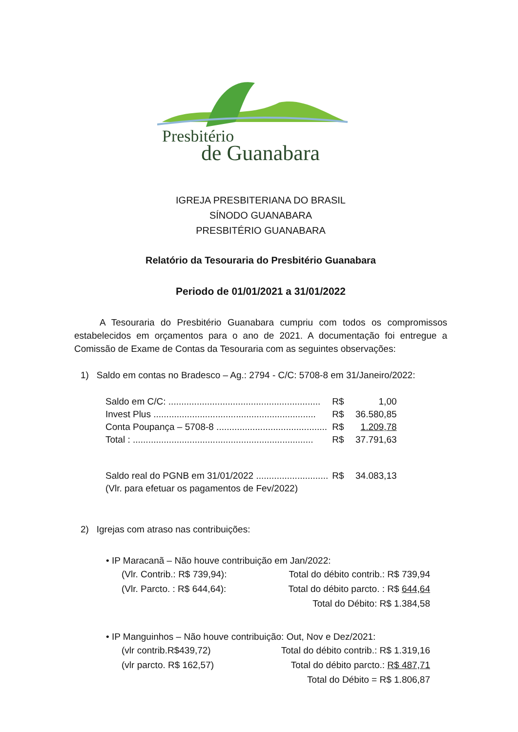Presbitério
de Guanabara
IGREJA PRESBITERIANA DO BRASIL
SÍNODO GUANABARA
PRESBITÉRIO GUANABARA
Relatório da Tesouraria do Presbitério Guanabara
Periodo de 01/01/2021 a 31/01/2022
A Tesouraria do Presbitério Guanabara cumpriu com todos os compromissos estabelecidos em orçamentos para o ano de 2021. A documentação foi entregue a Comissão de Exame de Contas da Tesouraria com as seguintes observações:
1) Saldo em contas no Bradesco – Ag.: 2794 - C/C: 5708-8 em 31/Janeiro/2022:
| Saldo em C/C: ........................................................... | R$ | 1,00 |
| Invest Plus ............................................................... | R$ | 36.580,85 |
| Conta Poupança – 5708-8 ........................................... | R$ | 1.209,78 |
| Total : ...................................................................... | R$ | 37.791,63 |
| Saldo real do PGNB em 31/01/2022 ............................ | R$ | 34.083,13 |
| (Vlr. para efetuar os pagamentos de Fev/2022) | | |
2) Igrejas com atraso nas contribuições:
• IP Maracanã – Não houve contribuição em Jan/2022:
| (Vlr. Contrib.: R$ 739,94): | Total do débito contrib.: R$ 739,94 |
| (Vlr. Parcto. : R$ 644,64): | Total do débito parcto. : R$ 644,64 |
| | Total do Débito: R$ 1.384,58 |
• IP Manguinhos – Não houve contribuição: Out, Nov e Dez/2021:
| (vlr contrib.R$439,72) | Total do débito contrib.: R$ 1.319,16 |
| (vlr parcto. R$ 162,57) | Total do débito parcto.: R$ 487,71 |
| | Total do Débito = R$ 1.806,87 |